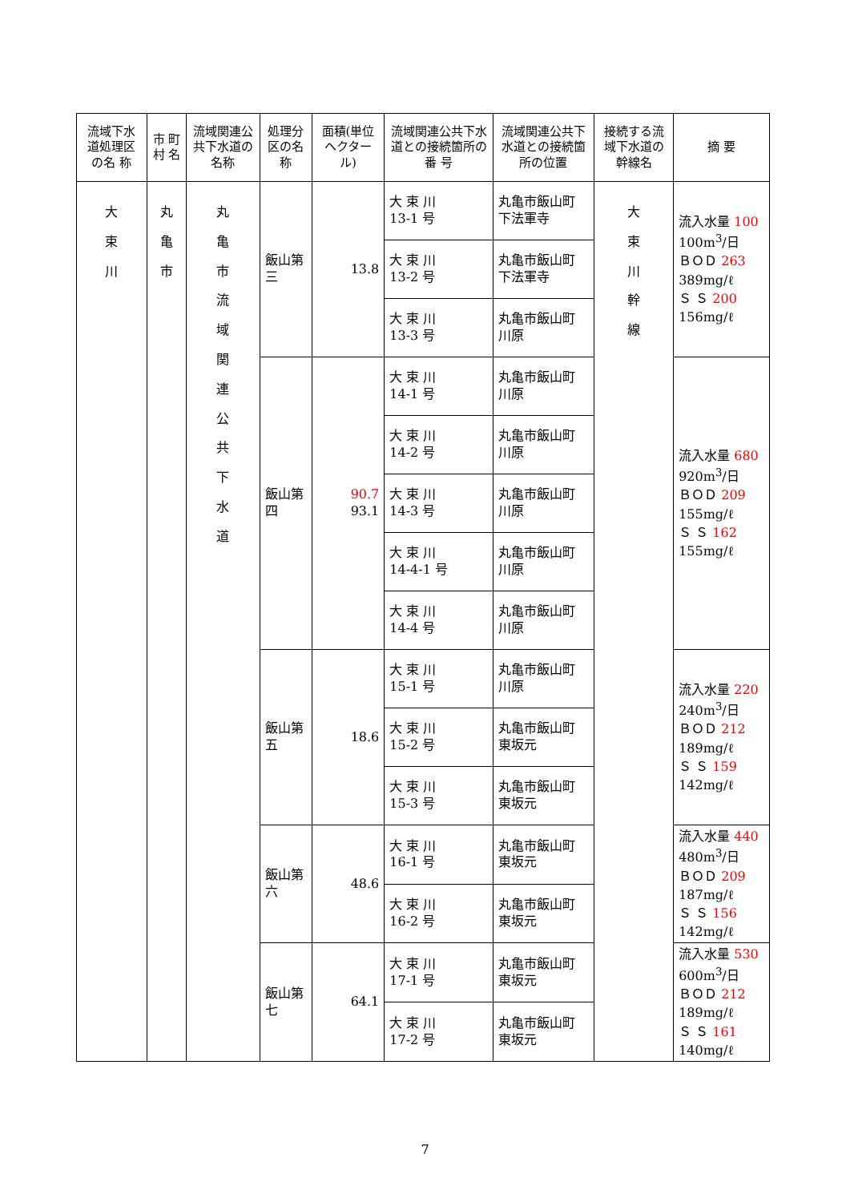| 流域下水道処理区の名 称 | 市 町村 名 | 流域関連公共下水道の名称 | 処理分区の名 称 | 面積(単位ヘクタール) | 流域関連公共下水道との接続箇所の 番 号 | 流域関連公共下水道との接続箇所の位置 | 接続する流 域下水道の幹線名 | 摘 要 |
| --- | --- | --- | --- | --- | --- | --- | --- | --- |
| 大 束 川 | 丸 亀 市 | 丸 亀 市 流 域 関 連 公 共 下 水 道 | 飯山第三 | 13.8 | 大 束 川 13-1 号 | 丸亀市飯山町 下法軍寺 | 大 束 川 幹 線 | 流入水量 100 100m<sup>3</sup>/日 ＢＯＤ 263 389mg/ℓ Ｓ Ｓ 200 156mg/ℓ |
| | | | | | 大 束 川 13-2 号 | 丸亀市飯山町 下法軍寺 | | |
| | | | | | 大 束 川 13-3 号 | 丸亀市飯山町 川原 | | |
| | | | 飯山第四 | 90.7 93.1 | 大 束 川 14-1 号 | 丸亀市飯山町 川原 | | 流入水量 680 920m<sup>3</sup>/日 ＢＯＤ 209 155mg/ℓ Ｓ Ｓ 162 155mg/ℓ |
| | | | | | 大 束 川 14-2 号 | 丸亀市飯山町 川原 | | |
| | | | | | 大 束 川 14-3 号 | 丸亀市飯山町 川原 | | |
| | | | | | 大 束 川 14-4-1 号 | 丸亀市飯山町 川原 | | |
| | | | | | 大 束 川 14-4 号 | 丸亀市飯山町 川原 | | |
| | | | 飯山第五 | 18.6 | 大 束 川 15-1 号 | 丸亀市飯山町 川原 | | 流入水量 220 240m<sup>3</sup>/日 ＢＯＤ 212 189mg/ℓ Ｓ Ｓ 159 142mg/ℓ |
| | | | | | 大 束 川 15-2 号 | 丸亀市飯山町 東坂元 | | |
| | | | | | 大 束 川 15-3 号 | 丸亀市飯山町 東坂元 | | |
| | | | 飯山第六 | 48.6 | 大 束 川 16-1 号 | 丸亀市飯山町 東坂元 | | 流入水量 440 480m<sup>3</sup>/日 ＢＯＤ 209 187mg/ℓ Ｓ Ｓ 156 142mg/ℓ |
| | | | | | 大 束 川 16-2 号 | 丸亀市飯山町 東坂元 | | |
| | | | 飯山第七 | 64.1 | 大 束 川 17-1 号 | 丸亀市飯山町 東坂元 | | 流入水量 530 600m<sup>3</sup>/日 ＢＯＤ 212 189mg/ℓ Ｓ Ｓ 161 140mg/ℓ |
| | | | | | 大 束 川 17-2 号 | 丸亀市飯山町 東坂元 | | |
7